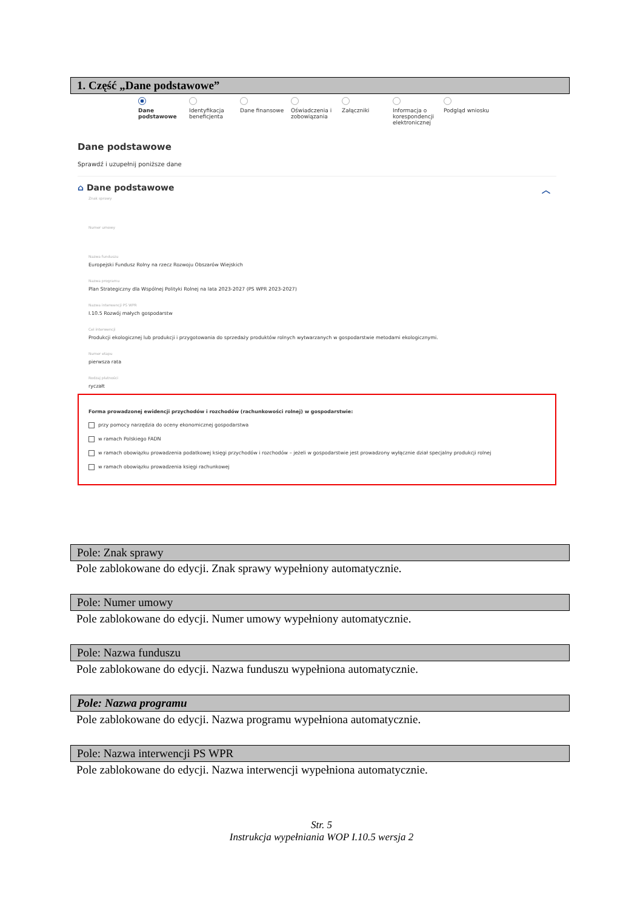1. Część „Dane podstawowe”
Dane podstawowe Identyfikacja beneficjenta
Dane finansowe Oświadczenia i zobowiązania
Załączniki Informacja o korespondencji elektronicznej
Podgląd wniosku
Dane podstawowe
Sprawdź i uzupełnij poniższe dane
⌂ Dane podstawowe ︿
Znak sprawy
Numer umowy
Nazwa funduszu
Europejski Fundusz Rolny na rzecz Rozwoju Obszarów Wiejskich
Nazwa programu
Plan Strategiczny dla Wspólnej Polityki Rolnej na lata 2023-2027 (PS WPR 2023-2027)
Nazwa interwencji PS WPR
I.10.5 Rozwój małych gospodarstw
Cel interwencji
Produkcji ekologicznej lub produkcji i przygotowania do sprzedaży produktów rolnych wytwarzanych w gospodarstwie metodami ekologicznymi.
Numer etapu
pierwsza rata
Rodzaj płatności
ryczałt
Forma prowadzonej ewidencji przychodów i rozchodów (rachunkowości rolnej) w gospodarstwie:
przy pomocy narzędzia do oceny ekonomicznej gospodarstwa
w ramach Polskiego FADN
w ramach obowiązku prowadzenia podatkowej księgi przychodów i rozchodów – jeżeli w gospodarstwie jest prowadzony wyłącznie dział specjalny produkcji rolnej
w ramach obowiązku prowadzenia księgi rachunkowej
Pole: Znak sprawy
Pole zablokowane do edycji. Znak sprawy wypełniony automatycznie.
Pole: Numer umowy
Pole zablokowane do edycji. Numer umowy wypełniony automatycznie.
Pole: Nazwa funduszu
Pole zablokowane do edycji. Nazwa funduszu wypełniona automatycznie.
Pole: Nazwa programu
Pole zablokowane do edycji. Nazwa programu wypełniona automatycznie.
Pole: Nazwa interwencji PS WPR
Pole zablokowane do edycji. Nazwa interwencji wypełniona automatycznie.
Str. 5
Instrukcja wypełniania WOP I.10.5 wersja 2